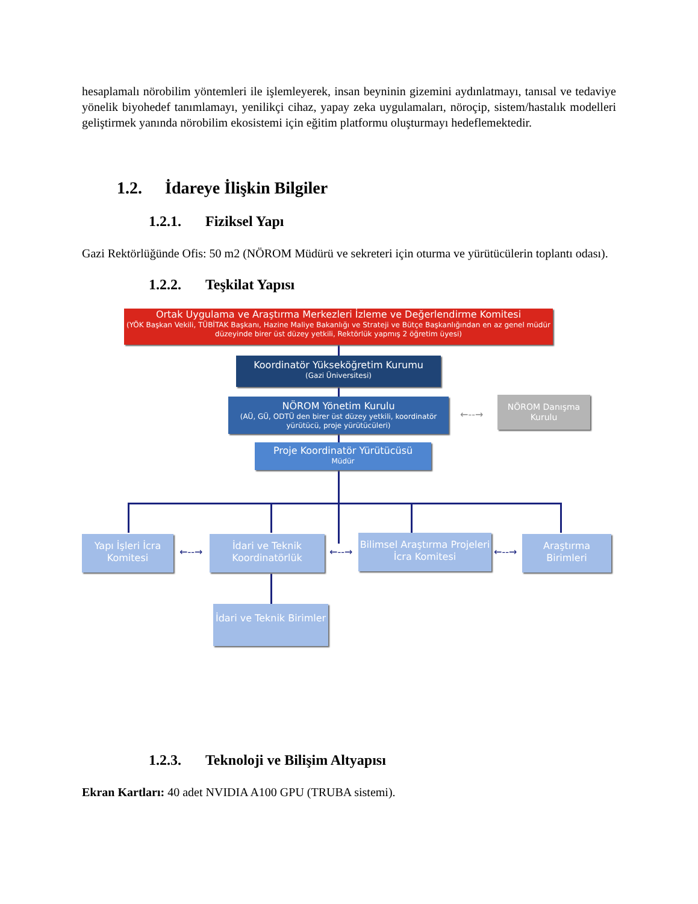hesaplamalı nörobilim yöntemleri ile işlemleyerek, insan beyninin gizemini aydınlatmayı, tanısal ve tedaviye yönelik biyohedef tanımlamayı, yenilikçi cihaz, yapay zeka uygulamaları, nöroçip, sistem/hastalık modelleri geliştirmek yanında nörobilim ekosistemi için eğitim platformu oluşturmayı hedeflemektedir.
1.2. İdareye İlişkin Bilgiler
1.2.1. Fiziksel Yapı
Gazi Rektörlüğünde Ofis: 50 m2 (NÖROM Müdürü ve sekreteri için oturma ve yürütücülerin toplantı odası).
1.2.2. Teşkilat Yapısı
Ortak Uygulama ve Araştırma Merkezleri İzleme ve Değerlendirme Komitesi
(YÖK Başkan Vekili, TÜBİTAK Başkanı, Hazine Maliye Bakanlığı ve Strateji ve Bütçe Başkanlığından en az genel müdür düzeyinde birer üst düzey yetkili, Rektörlük yapmış 2 öğretim üyesi)
Koordinatör Yükseköğretim Kurumu
(Gazi Üniversitesi)
NÖROM Yönetim Kurulu
(AÜ, GÜ, ODTÜ den birer üst düzey yetkili, koordinatör yürütücü, proje yürütücüleri)
←--→
NÖROM Danışma Kurulu
Proje Koordinatör Yürütücüsü
Müdür
Yapı İşleri İcra Komitesi
←--→
İdari ve Teknik Koordinatörlük
←--→
Bilimsel Araştırma Projeleri İcra Komitesi
←--→
Araştırma Birimleri
İdari ve Teknik Birimler
1.2.3. Teknoloji ve Bilişim Altyapısı
Ekran Kartları: 40 adet NVIDIA A100 GPU (TRUBA sistemi).